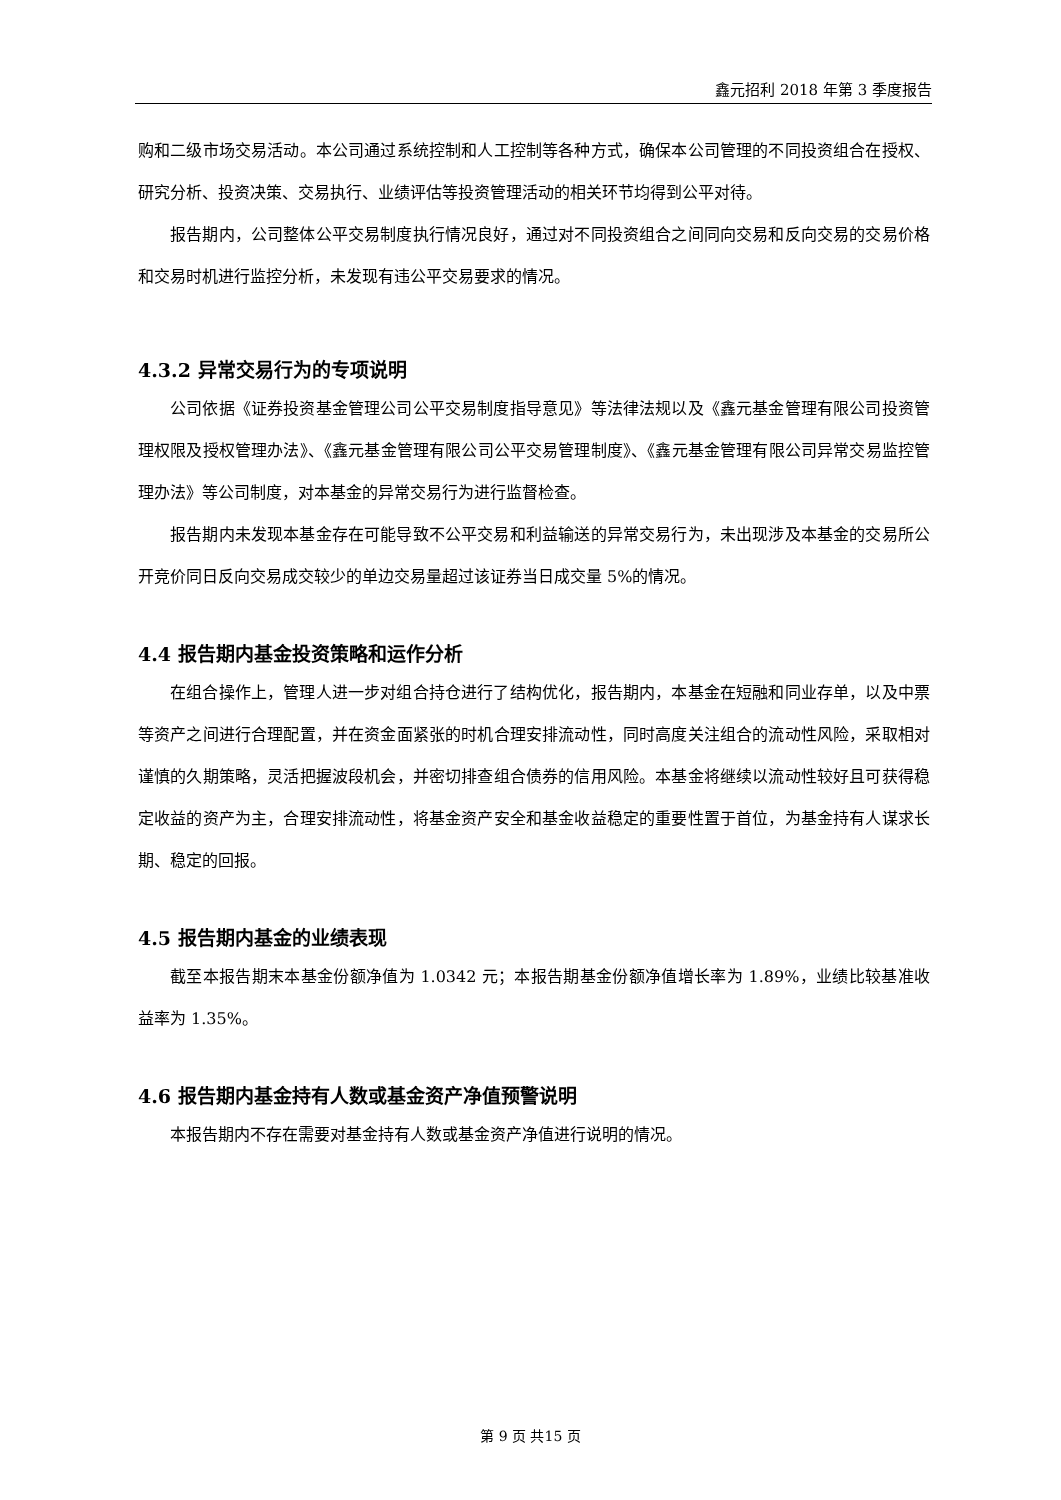鑫元招利 2018 年第 3 季度报告
购和二级市场交易活动。本公司通过系统控制和人工控制等各种方式，确保本公司管理的不同投资组合在授权、研究分析、投资决策、交易执行、业绩评估等投资管理活动的相关环节均得到公平对待。
报告期内，公司整体公平交易制度执行情况良好，通过对不同投资组合之间同向交易和反向交易的交易价格和交易时机进行监控分析，未发现有违公平交易要求的情况。
4.3.2 异常交易行为的专项说明
公司依据《证券投资基金管理公司公平交易制度指导意见》等法律法规以及《鑫元基金管理有限公司投资管理权限及授权管理办法》、《鑫元基金管理有限公司公平交易管理制度》、《鑫元基金管理有限公司异常交易监控管理办法》等公司制度，对本基金的异常交易行为进行监督检查。
报告期内未发现本基金存在可能导致不公平交易和利益输送的异常交易行为，未出现涉及本基金的交易所公开竞价同日反向交易成交较少的单边交易量超过该证券当日成交量 5%的情况。
4.4 报告期内基金投资策略和运作分析
在组合操作上，管理人进一步对组合持仓进行了结构优化，报告期内，本基金在短融和同业存单，以及中票等资产之间进行合理配置，并在资金面紧张的时机合理安排流动性，同时高度关注组合的流动性风险，采取相对谨慎的久期策略，灵活把握波段机会，并密切排查组合债券的信用风险。本基金将继续以流动性较好且可获得稳定收益的资产为主，合理安排流动性，将基金资产安全和基金收益稳定的重要性置于首位，为基金持有人谋求长期、稳定的回报。
4.5 报告期内基金的业绩表现
截至本报告期末本基金份额净值为 1.0342 元；本报告期基金份额净值增长率为 1.89%，业绩比较基准收益率为 1.35%。
4.6 报告期内基金持有人数或基金资产净值预警说明
本报告期内不存在需要对基金持有人数或基金资产净值进行说明的情况。
第 9 页 共15 页